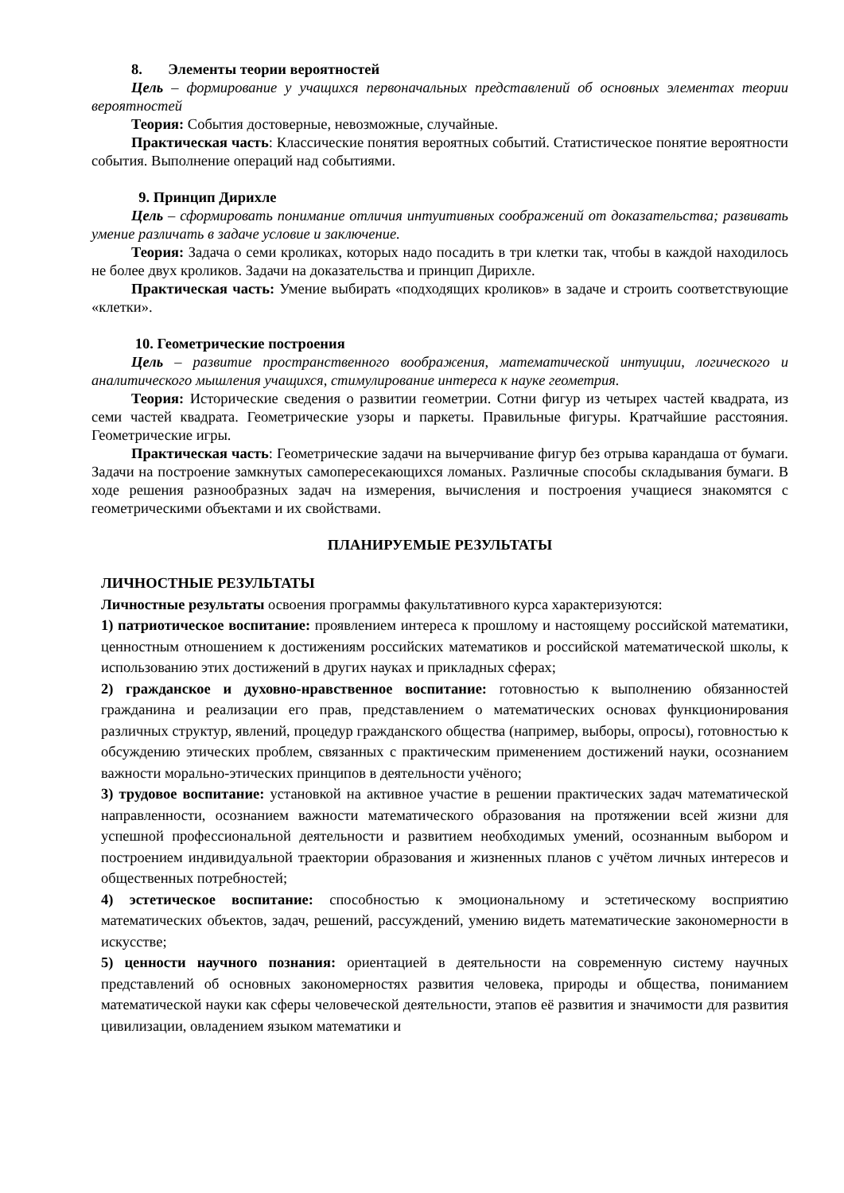8. Элементы теории вероятностей
Цель – формирование у учащихся первоначальных представлений об основных элементах теории вероятностей
Теория: События достоверные, невозможные, случайные.
Практическая часть: Классические понятия вероятных событий. Статистическое понятие вероятности события. Выполнение операций над событиями.
9. Принцип Дирихле
Цель – сформировать понимание отличия интуитивных соображений от доказательства; развивать умение различать в задаче условие и заключение.
Теория: Задача о семи кроликах, которых надо посадить в три клетки так, чтобы в каждой находилось не более двух кроликов. Задачи на доказательства и принцип Дирихле.
Практическая часть: Умение выбирать «подходящих кроликов» в задаче и строить соответствующие «клетки».
10. Геометрические построения
Цель – развитие пространственного воображения, математической интуиции, логического и аналитического мышления учащихся, стимулирование интереса к науке геометрия.
Теория: Исторические сведения о развитии геометрии. Сотни фигур из четырех частей квадрата, из семи частей квадрата. Геометрические узоры и паркеты. Правильные фигуры. Кратчайшие расстояния. Геометрические игры.
Практическая часть: Геометрические задачи на вычерчивание фигур без отрыва карандаша от бумаги. Задачи на построение замкнутых самопересекающихся ломаных. Различные способы складывания бумаги. В ходе решения разнообразных задач на измерения, вычисления и построения учащиеся знакомятся с геометрическими объектами и их свойствами.
ПЛАНИРУЕМЫЕ РЕЗУЛЬТАТЫ
ЛИЧНОСТНЫЕ РЕЗУЛЬТАТЫ
Личностные результаты освоения программы факультативного курса характеризуются:
1) патриотическое воспитание: проявлением интереса к прошлому и настоящему российской математики, ценностным отношением к достижениям российских математиков и российской математической школы, к использованию этих достижений в других науках и прикладных сферах;
2) гражданское и духовно-нравственное воспитание: готовностью к выполнению обязанностей гражданина и реализации его прав, представлением о математических основах функционирования различных структур, явлений, процедур гражданского общества (например, выборы, опросы), готовностью к обсуждению этических проблем, связанных с практическим применением достижений науки, осознанием важности морально-этических принципов в деятельности учёного;
3) трудовое воспитание: установкой на активное участие в решении практических задач математической направленности, осознанием важности математического образования на протяжении всей жизни для успешной профессиональной деятельности и развитием необходимых умений, осознанным выбором и построением индивидуальной траектории образования и жизненных планов с учётом личных интересов и общественных потребностей;
4) эстетическое воспитание: способностью к эмоциональному и эстетическому восприятию математических объектов, задач, решений, рассуждений, умению видеть математические закономерности в искусстве;
5) ценности научного познания: ориентацией в деятельности на современную систему научных представлений об основных закономерностях развития человека, природы и общества, пониманием математической науки как сферы человеческой деятельности, этапов её развития и значимости для развития цивилизации, овладением языком математики и